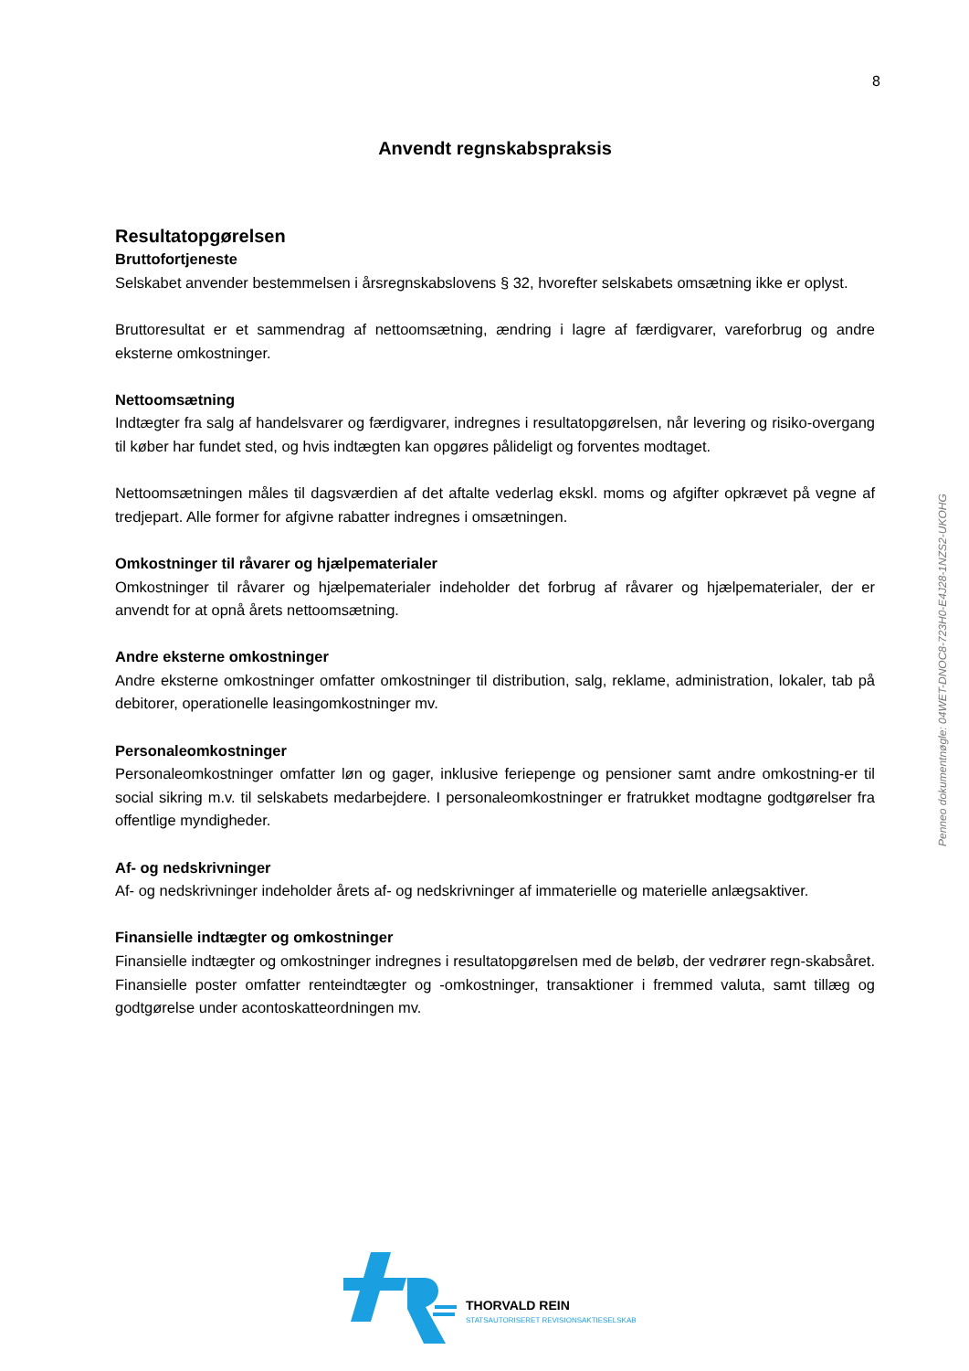8
Anvendt regnskabspraksis
Resultatopgørelsen
Bruttofortjeneste
Selskabet anvender bestemmelsen i årsregnskabslovens § 32, hvorefter selskabets omsætning ikke er oplyst.
Bruttoresultat er et sammendrag af nettoomsætning, ændring i lagre af færdigvarer, vareforbrug og andre eksterne omkostninger.
Nettoomsætning
Indtægter fra salg af handelsvarer og færdigvarer, indregnes i resultatopgørelsen, når levering og risiko-overgang til køber har fundet sted, og hvis indtægten kan opgøres pålideligt og forventes modtaget.
Nettoomsætningen måles til dagsværdien af det aftalte vederlag ekskl. moms og afgifter opkrævet på vegne af tredjepart. Alle former for afgivne rabatter indregnes i omsætningen.
Omkostninger til råvarer og hjælpematerialer
Omkostninger til råvarer og hjælpematerialer indeholder det forbrug af råvarer og hjælpematerialer, der er anvendt for at opnå årets nettoomsætning.
Andre eksterne omkostninger
Andre eksterne omkostninger omfatter omkostninger til distribution, salg, reklame, administration, lokaler, tab på debitorer, operationelle leasingomkostninger mv.
Personaleomkostninger
Personaleomkostninger omfatter løn og gager, inklusive feriepenge og pensioner samt andre omkostning-er til social sikring m.v. til selskabets medarbejdere. I personaleomkostninger er fratrukket modtagne godtgørelser fra offentlige myndigheder.
Af- og nedskrivninger
Af- og nedskrivninger indeholder årets af- og nedskrivninger af immaterielle og materielle anlægsaktiver.
Finansielle indtægter og omkostninger
Finansielle indtægter og omkostninger indregnes i resultatopgørelsen med de beløb, der vedrører regn-skabsåret. Finansielle poster omfatter renteindtægter og -omkostninger, transaktioner i fremmed valuta, samt tillæg og godtgørelse under acontoskatteordningen mv.
Penneo dokumentnøgle: 04WET-DNOC8-723H0-E4J28-1NZS2-UKOHG
THORVALD REIN
STATSAUTORISERET REVISIONSAKTIESELSKAB